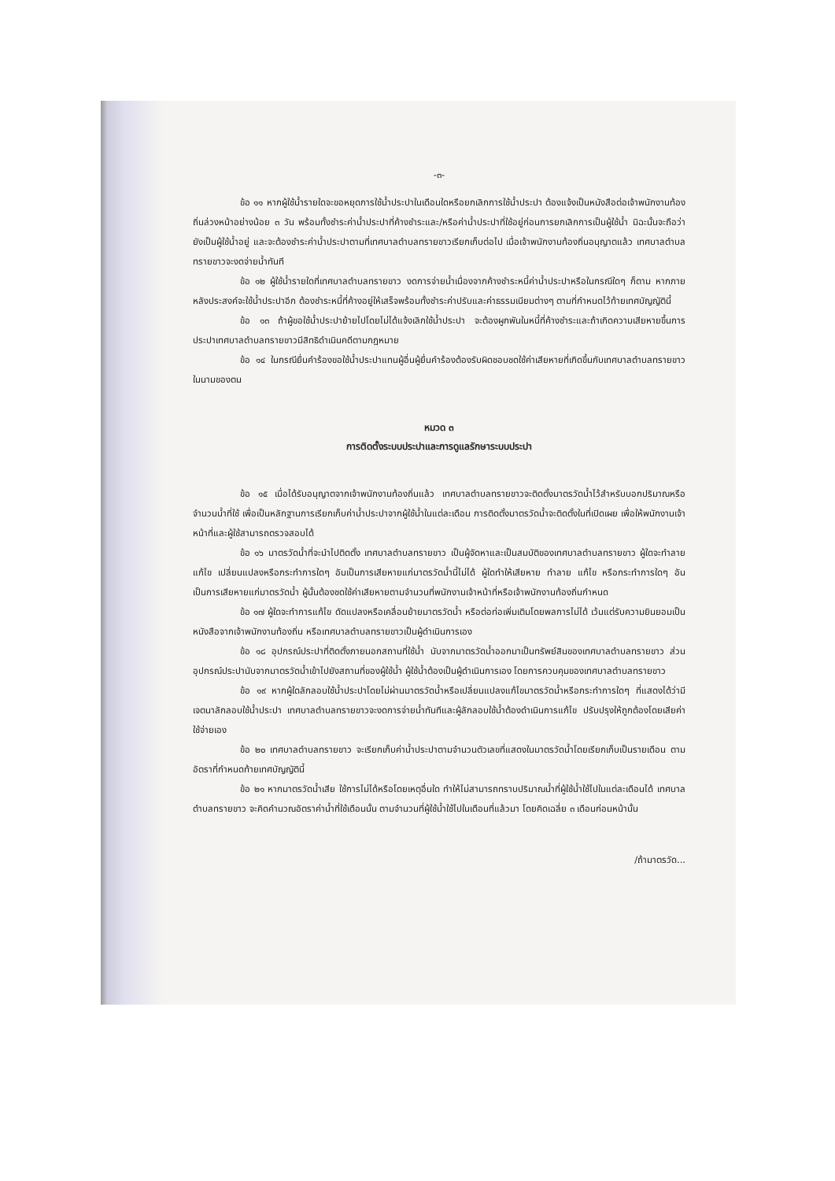-๓-
ข้อ ๑๑ หากผู้ใช้น้ำรายใดจะขอหยุดการใช้น้ำประปาในเดือนใดหรือยกเลิกการใช้น้ำประปา ต้องแจ้งเป็นหนังสือต่อเจ้าพนักงานท้องถิ่นล่วงหน้าอย่างน้อย ๓ วัน พร้อมทั้งชำระค่าน้ำประปาที่ค้างชำระและ/หรือค่าน้ำประปาที่ใช้อยู่ก่อนการยกเลิกการเป็นผู้ใช้น้ำ มิฉะนั้นจะถือว่ายังเป็นผู้ใช้น้ำอยู่ และจะต้องชำระค่าน้ำประปาตามที่เทศบาลตำบลทรายขาวเรียกเก็บต่อไป เมื่อเจ้าพนักงานท้องถิ่นอนุญาตแล้ว เทศบาลตำบลทรายขาวจะงดจ่ายน้ำทันที
ข้อ ๑๒ ผู้ใช้น้ำรายใดที่เทศบาลตำบลทรายขาว งดการจ่ายน้ำเนื่องจากค้างชำระหนี้ค่าน้ำประปาหรือในกรณีใดๆ ก็ตาม หากภายหลังประสงค์จะใช้น้ำประปาอีก ต้องชำระหนี้ที่ค้างอยู่ให้เสร็จพร้อมทั้งชำระค่าปรับและค่าธรรมเนียมต่างๆ ตามที่กำหนดไว้ท้ายเทศบัญญัตินี้
ข้อ ๑๓ ถ้าผู้ขอใช้น้ำประปาย้ายไปโดยไม่ได้แจ้งเลิกใช้น้ำประปา จะต้องผูกพันในหนี้ที่ค้างชำระและถ้าเกิดความเสียหายขึ้นการประปาเทศบาลตำบลทรายขาวมีสิทธิดำเนินคดีตามกฎหมาย
ข้อ ๑๔ ในกรณียื่นคำร้องขอใช้น้ำประปาแทนผู้อื่นผู้ยื่นคำร้องต้องรับผิดชอบชดใช้ค่าเสียหายที่เกิดขึ้นกับเทศบาลตำบลทรายขาวในนามของตน
หมวด ๓
การติดตั้งระบบประปาและการดูแลรักษาระบบประปา
ข้อ ๑๕ เมื่อได้รับอนุญาตจากเจ้าพนักงานท้องถิ่นแล้ว เทศบาลตำบลทรายขาวจะติดตั้งมาตรวัดน้ำไว้สำหรับบอกปริมาณหรือจำนวนน้ำที่ใช้ เพื่อเป็นหลักฐานการเรียกเก็บค่าน้ำประปาจากผู้ใช้น้ำในแต่ละเดือน การติดตั้งมาตรวัดน้ำจะติดตั้งในที่เปิดเผย เพื่อให้พนักงานเจ้าหน้าที่และผู้ใช้สามารถตรวจสอบได้
ข้อ ๑๖ มาตรวัดน้ำที่จะนำไปติดตั้ง เทศบาลตำบลทรายขาว เป็นผู้จัดหาและเป็นสมบัติของเทศบาลตำบลทรายขาว ผู้ใดจะทำลาย แก้ไข เปลี่ยนแปลงหรือกระทำการใดๆ อันเป็นการเสียหายแก่มาตรวัดน้ำนี้ไม่ได้ ผู้ใดทำให้เสียหาย ทำลาย แก้ไข หรือกระทำการใดๆ อันเป็นการเสียหายแก่มาตรวัดน้ำ ผู้นั้นต้องชดใช้ค่าเสียหายตามจำนวนที่พนักงานเจ้าหน้าที่หรือเจ้าพนักงานท้องถิ่นกำหนด
ข้อ ๑๗ ผู้ใดจะทำการแก้ไข ดัดแปลงหรือเคลื่อนย้ายมาตรวัดน้ำ หรือต่อท่อเพิ่มเติมโดยพลการไม่ได้ เว้นแต่รับความยินยอมเป็นหนังสือจากเจ้าพนักงานท้องถิ่น หรือเทศบาลตำบลทรายขาวเป็นผู้ดำเนินการเอง
ข้อ ๑๘ อุปกรณ์ประปาที่ติดตั้งภายนอกสถานที่ใช้น้ำ นับจากมาตรวัดน้ำออกมาเป็นทรัพย์สินของเทศบาลตำบลทรายขาว ส่วนอุปกรณ์ประปานับจากมาตรวัดน้ำเข้าไปยังสถานที่ของผู้ใช้น้ำ ผู้ใช้น้ำต้องเป็นผู้ดำเนินการเอง โดยการควบคุมของเทศบาลตำบลทรายขาว
ข้อ ๑๙ หากผู้ใดลักลอบใช้น้ำประปาโดยไม่ผ่านมาตรวัดน้ำหรือเปลี่ยนแปลงแก้ไขมาตรวัดน้ำหรือกระทำการใดๆ ที่แสดงได้ว่ามีเจตนาลักลอบใช้น้ำประปา เทศบาลตำบลทรายขาวจะงดการจ่ายน้ำทันทีและผู้ลักลอบใช้น้ำต้องดำเนินการแก้ไข ปรับปรุงให้ถูกต้องโดยเสียค่าใช้จ่ายเอง
ข้อ ๒๐ เทศบาลตำบลทรายขาว จะเรียกเก็บค่าน้ำประปาตามจำนวนตัวเลขที่แสดงในมาตรวัดน้ำโดยเรียกเก็บเป็นรายเดือน ตามอัตราที่กำหนดท้ายเทศบัญญัตินี้
ข้อ ๒๑ หากมาตรวัดน้ำเสีย ใช้การไม่ได้หรือโดยเหตุอื่นใด ทำให้ไม่สามารถทราบปริมาณน้ำที่ผู้ใช้น้ำใช้ไปในแต่ละเดือนได้ เทศบาลตำบลทรายขาว จะคิดคำนวณอัตราค่าน้ำที่ใช้เดือนนั้น ตามจำนวนที่ผู้ใช้น้ำใช้ไปในเดือนที่แล้วมา โดยคิดเฉลี่ย ๓ เดือนก่อนหน้านั้น
/ถ้ามาตรวัด...